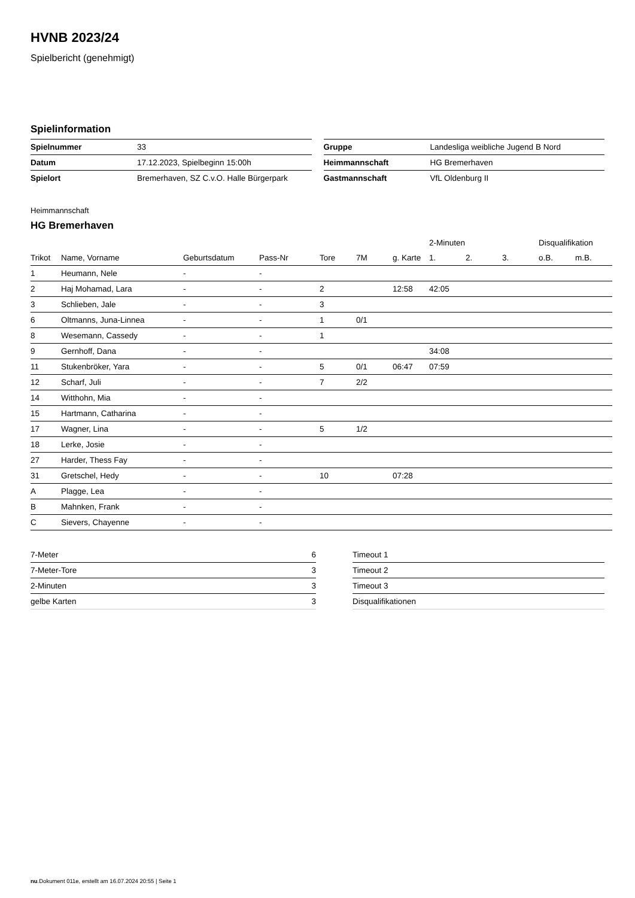HVNB 2023/24
Spielbericht (genehmigt)
Spielinformation
| Spielnummer | 33 |
| Datum | 17.12.2023, Spielbeginn 15:00h |
| Spielort | Bremerhaven, SZ C.v.O. Halle Bürgerpark |
| Gruppe | Landesliga weibliche Jugend B Nord |
| Heimmannschaft | HG Bremerhaven |
| Gastmannschaft | VfL Oldenburg II |
Heimmannschaft
HG Bremerhaven
| | | | | | | | 2-Minuten | | | Disqualifikation | |
| --- | --- | --- | --- | --- | --- | --- | --- | --- | --- | --- | --- |
| Trikot | Name, Vorname | Geburtsdatum | Pass-Nr | Tore | 7M | g. Karte | 1. | 2. | 3. | o.B. | m.B. |
| 1 | Heumann, Nele | - | - | | | | | | | | |
| 2 | Haj Mohamad, Lara | - | - | 2 | | 12:58 | 42:05 | | | | |
| 3 | Schlieben, Jale | - | - | 3 | | | | | | | |
| 6 | Oltmanns, Juna-Linnea | - | - | 1 | 0/1 | | | | | | |
| 8 | Wesemann, Cassedy | - | - | 1 | | | | | | | |
| 9 | Gernhoff, Dana | - | - | | | | 34:08 | | | | |
| 11 | Stukenbröker, Yara | - | - | 5 | 0/1 | 06:47 | 07:59 | | | | |
| 12 | Scharf, Juli | - | - | 7 | 2/2 | | | | | | |
| 14 | Witthohn, Mia | - | - | | | | | | | | |
| 15 | Hartmann, Catharina | - | - | | | | | | | | |
| 17 | Wagner, Lina | - | - | 5 | 1/2 | | | | | | |
| 18 | Lerke, Josie | - | - | | | | | | | | |
| 27 | Harder, Thess Fay | - | - | | | | | | | | |
| 31 | Gretschel, Hedy | - | - | 10 | | 07:28 | | | | | |
| A | Plagge, Lea | - | - | | | | | | | | |
| B | Mahnken, Frank | - | - | | | | | | | | |
| C | Sievers, Chayenne | - | - | | | | | | | | |
| 7-Meter | 6 |
| 7-Meter-Tore | 3 |
| 2-Minuten | 3 |
| gelbe Karten | 3 |
| Timeout 1 |
| Timeout 2 |
| Timeout 3 |
| Disqualifikationen |
nu.Dokument 011e, erstellt am 16.07.2024 20:55 | Seite 1